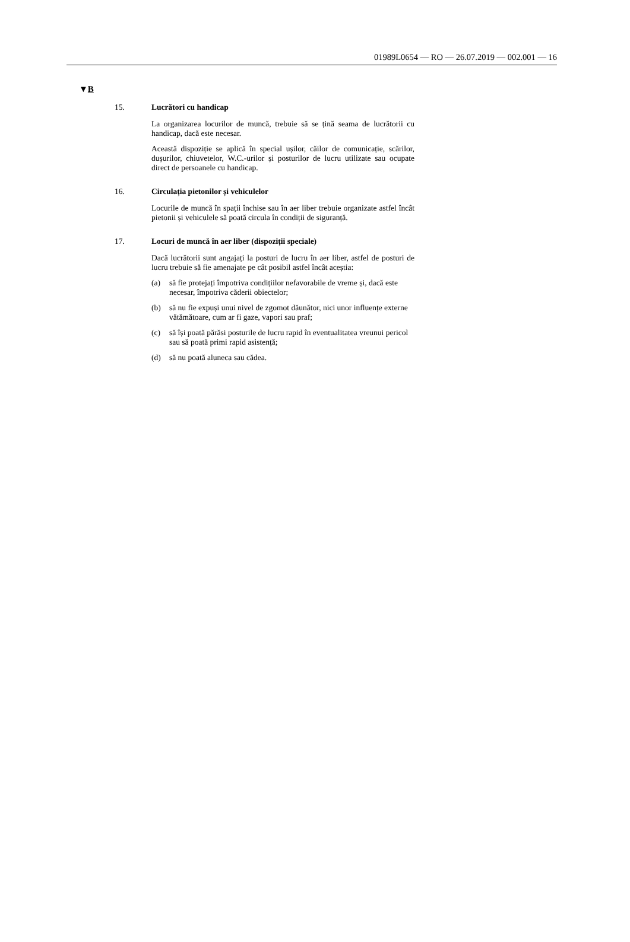01989L0654 — RO — 26.07.2019 — 002.001 — 16
▼B
15. Lucrători cu handicap
La organizarea locurilor de muncă, trebuie să se țină seama de lucrătorii cu handicap, dacă este necesar.
Această dispoziție se aplică în special ușilor, căilor de comunicație, scărilor, dușurilor, chiuvetelor, W.C.-urilor și posturilor de lucru utilizate sau ocupate direct de persoanele cu handicap.
16. Circulația pietonilor și vehiculelor
Locurile de muncă în spații închise sau în aer liber trebuie organizate astfel încât pietonii și vehiculele să poată circula în condiții de siguranță.
17. Locuri de muncă în aer liber (dispoziții speciale)
Dacă lucrătorii sunt angajați la posturi de lucru în aer liber, astfel de posturi de lucru trebuie să fie amenajate pe cât posibil astfel încât aceștia:
(a) să fie protejați împotriva condițiilor nefavorabile de vreme și, dacă este necesar, împotriva căderii obiectelor;
(b) să nu fie expuși unui nivel de zgomot dăunător, nici unor influențe externe vătămătoare, cum ar fi gaze, vapori sau praf;
(c) să își poată părăsi posturile de lucru rapid în eventualitatea vreunui pericol sau să poată primi rapid asistență;
(d) să nu poată aluneca sau cădea.